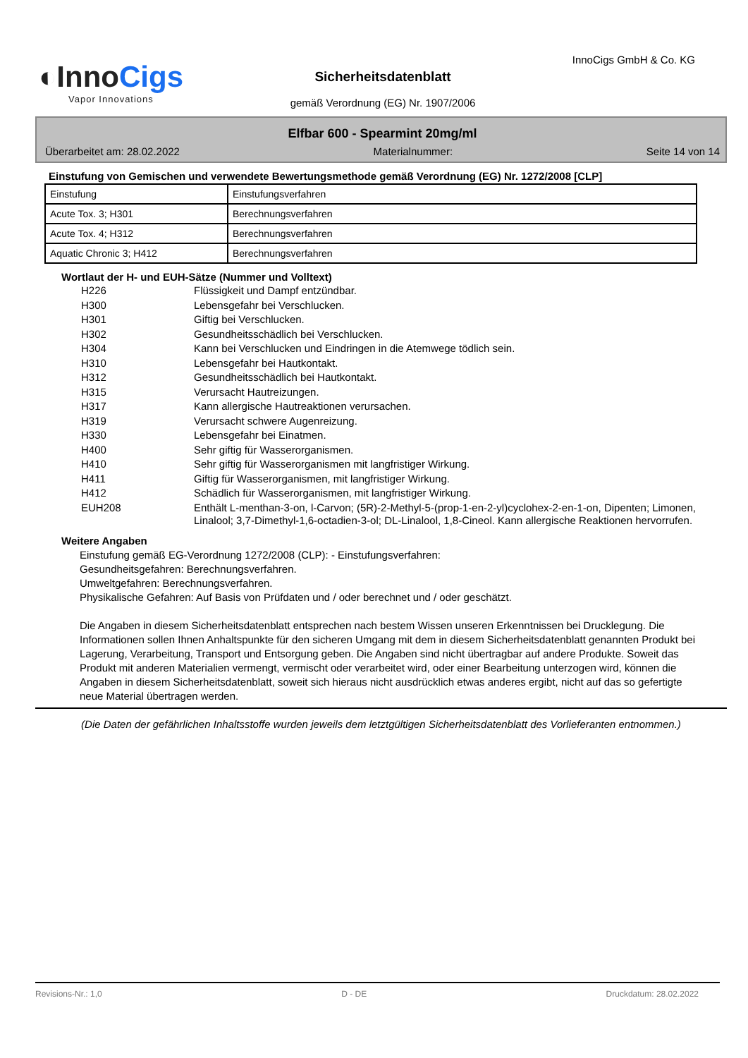◐InnoCigs
Vapor Innovations
InnoCigs GmbH & Co. KG
Sicherheitsdatenblatt
gemäß Verordnung (EG) Nr. 1907/2006
Elfbar 600 - Spearmint 20mg/ml
Überarbeitet am: 28.02.2022 Materialnummer: Seite 14 von 14
Einstufung von Gemischen und verwendete Bewertungsmethode gemäß Verordnung (EG) Nr. 1272/2008 [CLP]
| Einstufung | Einstufungsverfahren |
| Acute Tox. 3; H301 | Berechnungsverfahren |
| Acute Tox. 4; H312 | Berechnungsverfahren |
| Aquatic Chronic 3; H412 | Berechnungsverfahren |
Wortlaut der H- und EUH-Sätze (Nummer und Volltext)
H226 Flüssigkeit und Dampf entzündbar. H300 Lebensgefahr bei Verschlucken. H301 Giftig bei Verschlucken. H302 Gesundheitsschädlich bei Verschlucken. H304 Kann bei Verschlucken und Eindringen in die Atemwege tödlich sein. H310 Lebensgefahr bei Hautkontakt. H312 Gesundheitsschädlich bei Hautkontakt. H315 Verursacht Hautreizungen. H317 Kann allergische Hautreaktionen verursachen. H319 Verursacht schwere Augenreizung. H330 Lebensgefahr bei Einatmen. H400 Sehr giftig für Wasserorganismen. H410 Sehr giftig für Wasserorganismen mit langfristiger Wirkung. H411 Giftig für Wasserorganismen, mit langfristiger Wirkung. H412 Schädlich für Wasserorganismen, mit langfristiger Wirkung. EUH208 Enthält L-menthan-3-on, l-Carvon; (5R)-2-Methyl-5-(prop-1-en-2-yl)cyclohex-2-en-1-on, Dipenten; Limonen, Linalool; 3,7-Dimethyl-1,6-octadien-3-ol; DL-Linalool, 1,8-Cineol. Kann allergische Reaktionen hervorrufen.
Weitere Angaben
Einstufung gemäß EG-Verordnung 1272/2008 (CLP): - Einstufungsverfahren:
Gesundheitsgefahren: Berechnungsverfahren.
Umweltgefahren: Berechnungsverfahren.
Physikalische Gefahren: Auf Basis von Prüfdaten und / oder berechnet und / oder geschätzt.
Die Angaben in diesem Sicherheitsdatenblatt entsprechen nach bestem Wissen unseren Erkenntnissen bei Drucklegung. Die Informationen sollen Ihnen Anhaltspunkte für den sicheren Umgang mit dem in diesem Sicherheitsdatenblatt genannten Produkt bei Lagerung, Verarbeitung, Transport und Entsorgung geben. Die Angaben sind nicht übertragbar auf andere Produkte. Soweit das Produkt mit anderen Materialien vermengt, vermischt oder verarbeitet wird, oder einer Bearbeitung unterzogen wird, können die Angaben in diesem Sicherheitsdatenblatt, soweit sich hieraus nicht ausdrücklich etwas anderes ergibt, nicht auf das so gefertigte neue Material übertragen werden.
(Die Daten der gefährlichen Inhaltsstoffe wurden jeweils dem letztgültigen Sicherheitsdatenblatt des Vorlieferanten entnommen.)
Revisions-Nr.: 1,0 D - DE Druckdatum: 28.02.2022